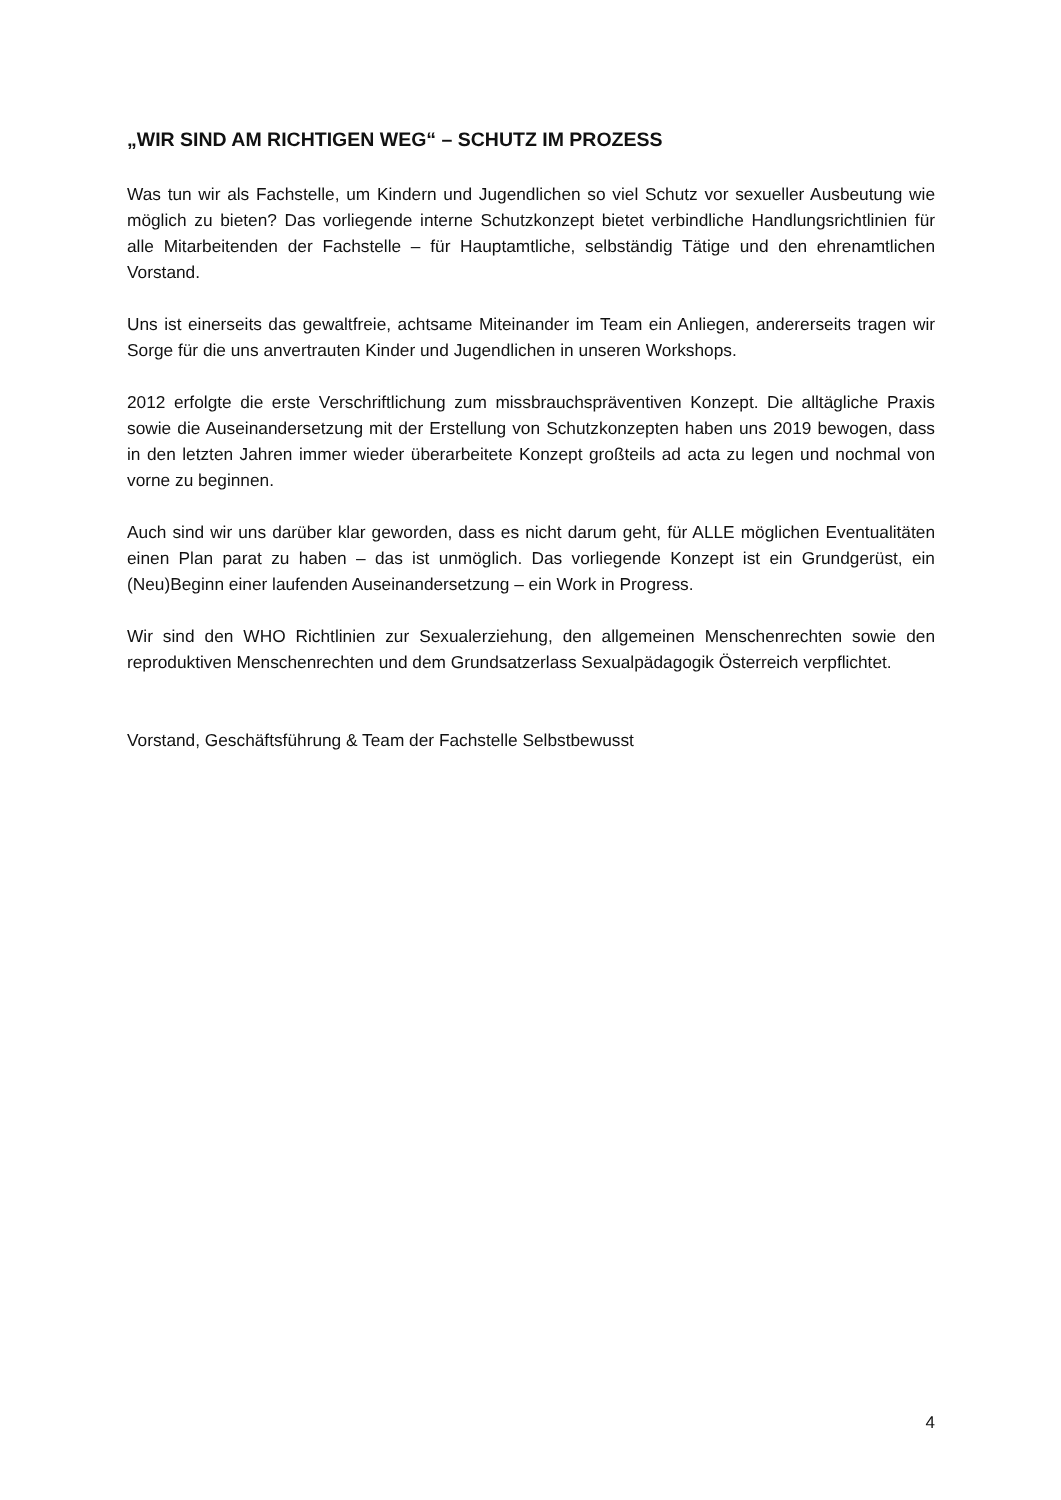„WIR SIND AM RICHTIGEN WEG“ – SCHUTZ IM PROZESS
Was tun wir als Fachstelle, um Kindern und Jugendlichen so viel Schutz vor sexueller Ausbeutung wie möglich zu bieten? Das vorliegende interne Schutzkonzept bietet verbindliche Handlungsrichtlinien für alle Mitarbeitenden der Fachstelle – für Hauptamtliche, selbständig Tätige und den ehrenamtlichen Vorstand.
Uns ist einerseits das gewaltfreie, achtsame Miteinander im Team ein Anliegen, andererseits tragen wir Sorge für die uns anvertrauten Kinder und Jugendlichen in unseren Workshops.
2012 erfolgte die erste Verschriftlichung zum missbrauchspräventiven Konzept. Die alltägliche Praxis sowie die Auseinandersetzung mit der Erstellung von Schutzkonzepten haben uns 2019 bewogen, dass in den letzten Jahren immer wieder überarbeitete Konzept großteils ad acta zu legen und nochmal von vorne zu beginnen.
Auch sind wir uns darüber klar geworden, dass es nicht darum geht, für ALLE möglichen Eventualitäten einen Plan parat zu haben – das ist unmöglich. Das vorliegende Konzept ist ein Grundgerüst, ein (Neu)Beginn einer laufenden Auseinandersetzung – ein Work in Progress.
Wir sind den WHO Richtlinien zur Sexualerziehung, den allgemeinen Menschenrechten sowie den reproduktiven Menschenrechten und dem Grundsatzerlass Sexualpädagogik Österreich verpflichtet.
Vorstand, Geschäftsführung & Team der Fachstelle Selbstbewusst
4